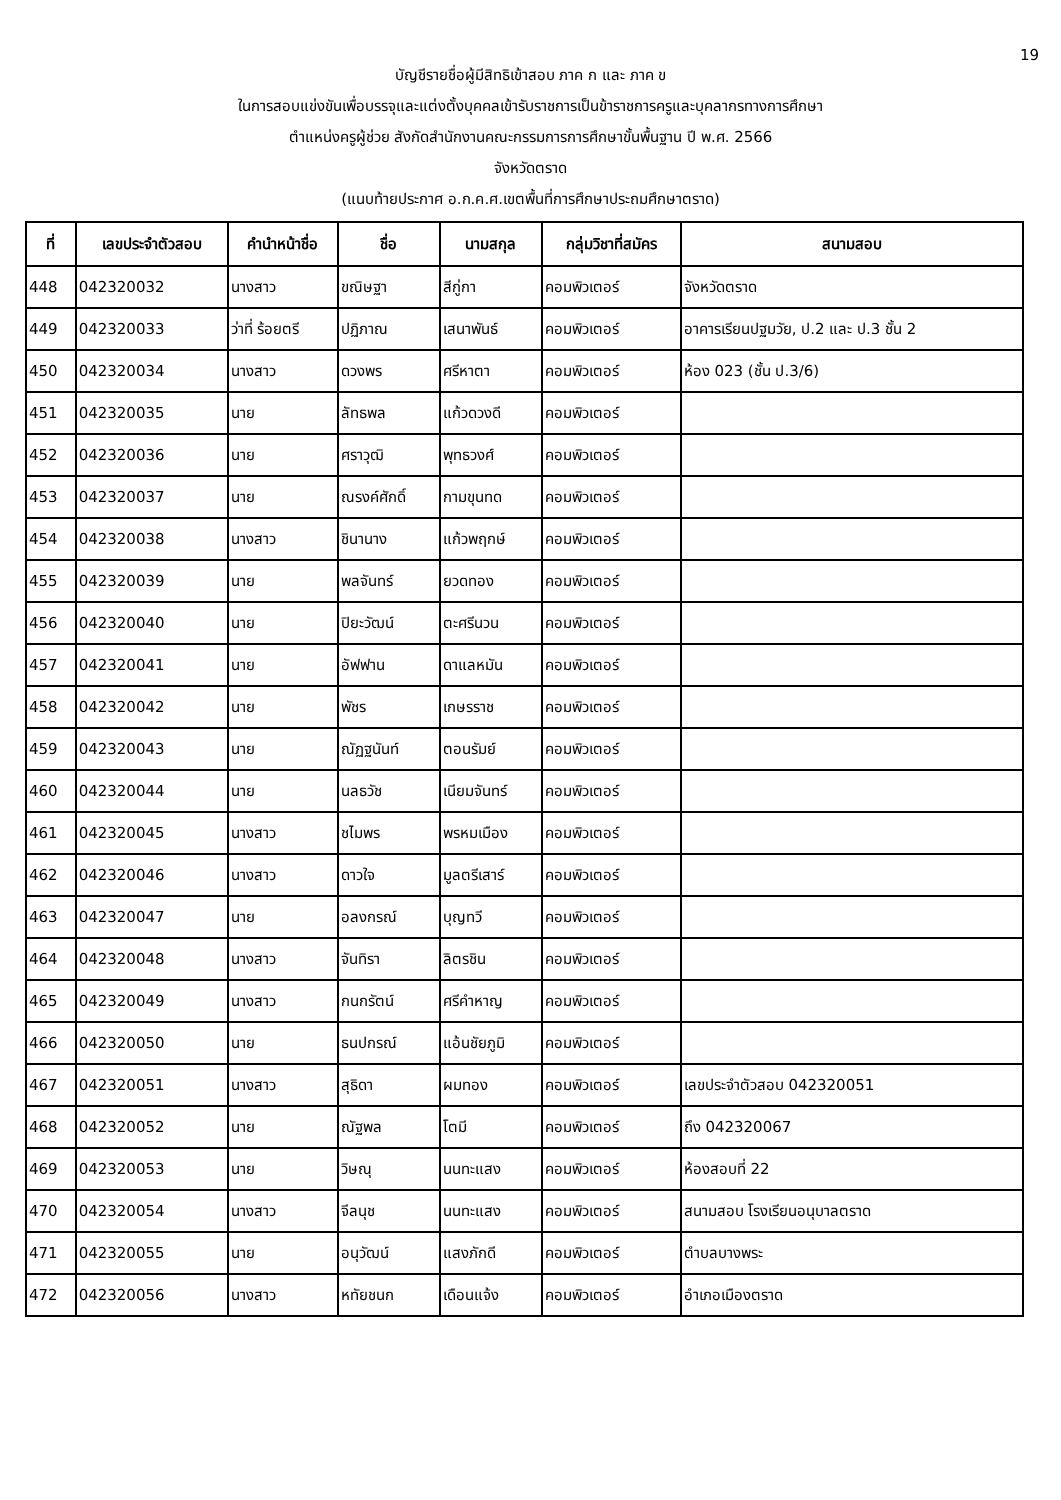19
บัญชีรายชื่อผู้มีสิทธิเข้าสอบ ภาค ก และ ภาค ข
ในการสอบแข่งขันเพื่อบรรจุและแต่งตั้งบุคคลเข้ารับราชการเป็นข้าราชการครูและบุคลากรทางการศึกษา
ตำแหน่งครูผู้ช่วย สังกัดสำนักงานคณะกรรมการการศึกษาขั้นพื้นฐาน ปี พ.ศ. 2566
จังหวัดตราด
(แนบท้ายประกาศ อ.ก.ค.ศ.เขตพื้นที่การศึกษาประถมศึกษาตราด)
| ที่ | เลขประจำตัวสอบ | คำนำหน้าชื่อ | ชื่อ | นามสกุล | กลุ่มวิชาที่สมัคร | สนามสอบ |
| --- | --- | --- | --- | --- | --- | --- |
| 448 | 042320032 | นางสาว | ขณิษฐา | สีกู่กา | คอมพิวเตอร์ | จังหวัดตราด |
| 449 | 042320033 | ว่าที่ ร้อยตรี | ปฏิภาณ | เสนาพันธ์ | คอมพิวเตอร์ | อาคารเรียนปฐมวัย, ป.2 และ ป.3 ชั้น 2 |
| 450 | 042320034 | นางสาว | ดวงพร | ศรีหาตา | คอมพิวเตอร์ | ห้อง 023 (ชั้น ป.3/6) |
| 451 | 042320035 | นาย | ลัทธพล | แก้วดวงดี | คอมพิวเตอร์ | |
| 452 | 042320036 | นาย | ศราวุฒิ | พุทธวงศ์ | คอมพิวเตอร์ | |
| 453 | 042320037 | นาย | ณรงค์ศักดิ์ | กามขุนทด | คอมพิวเตอร์ | |
| 454 | 042320038 | นางสาว | ชินานาง | แก้วพฤกษ์ | คอมพิวเตอร์ | |
| 455 | 042320039 | นาย | พลจันทร์ | ยวดทอง | คอมพิวเตอร์ | |
| 456 | 042320040 | นาย | ปิยะวัฒน์ | ตะศรีนวน | คอมพิวเตอร์ | |
| 457 | 042320041 | นาย | อัฟฟาน | ดาแลหมัน | คอมพิวเตอร์ | |
| 458 | 042320042 | นาย | พัชร | เกษรราช | คอมพิวเตอร์ | |
| 459 | 042320043 | นาย | ณัฏฐนันท์ | ตอนรัมย์ | คอมพิวเตอร์ | |
| 460 | 042320044 | นาย | นลธวัช | เนียมจันทร์ | คอมพิวเตอร์ | |
| 461 | 042320045 | นางสาว | ชไมพร | พรหมเมือง | คอมพิวเตอร์ | |
| 462 | 042320046 | นางสาว | ดาวใจ | มูลตรีเสาร์ | คอมพิวเตอร์ | |
| 463 | 042320047 | นาย | อลงกรณ์ | บุญทวี | คอมพิวเตอร์ | |
| 464 | 042320048 | นางสาว | จันทิรา | ลิตรชิน | คอมพิวเตอร์ | |
| 465 | 042320049 | นางสาว | กนกรัตน์ | ศรีคำหาญ | คอมพิวเตอร์ | |
| 466 | 042320050 | นาย | ธนปกรณ์ | แอ้นชัยภูมิ | คอมพิวเตอร์ | |
| 467 | 042320051 | นางสาว | สุธิดา | ผมทอง | คอมพิวเตอร์ | เลขประจำตัวสอบ 042320051 |
| 468 | 042320052 | นาย | ณัฐพล | โตมี | คอมพิวเตอร์ | ถึง 042320067 |
| 469 | 042320053 | นาย | วิษณุ | นนทะแสง | คอมพิวเตอร์ | ห้องสอบที่ 22 |
| 470 | 042320054 | นางสาว | จีลนุช | นนทะแสง | คอมพิวเตอร์ | สนามสอบ โรงเรียนอนุบาลตราด |
| 471 | 042320055 | นาย | อนุวัฒน์ | แสงภักดี | คอมพิวเตอร์ | ตำบลบางพระ |
| 472 | 042320056 | นางสาว | หทัยชนก | เดือนแจ้ง | คอมพิวเตอร์ | อำเภอเมืองตราด |